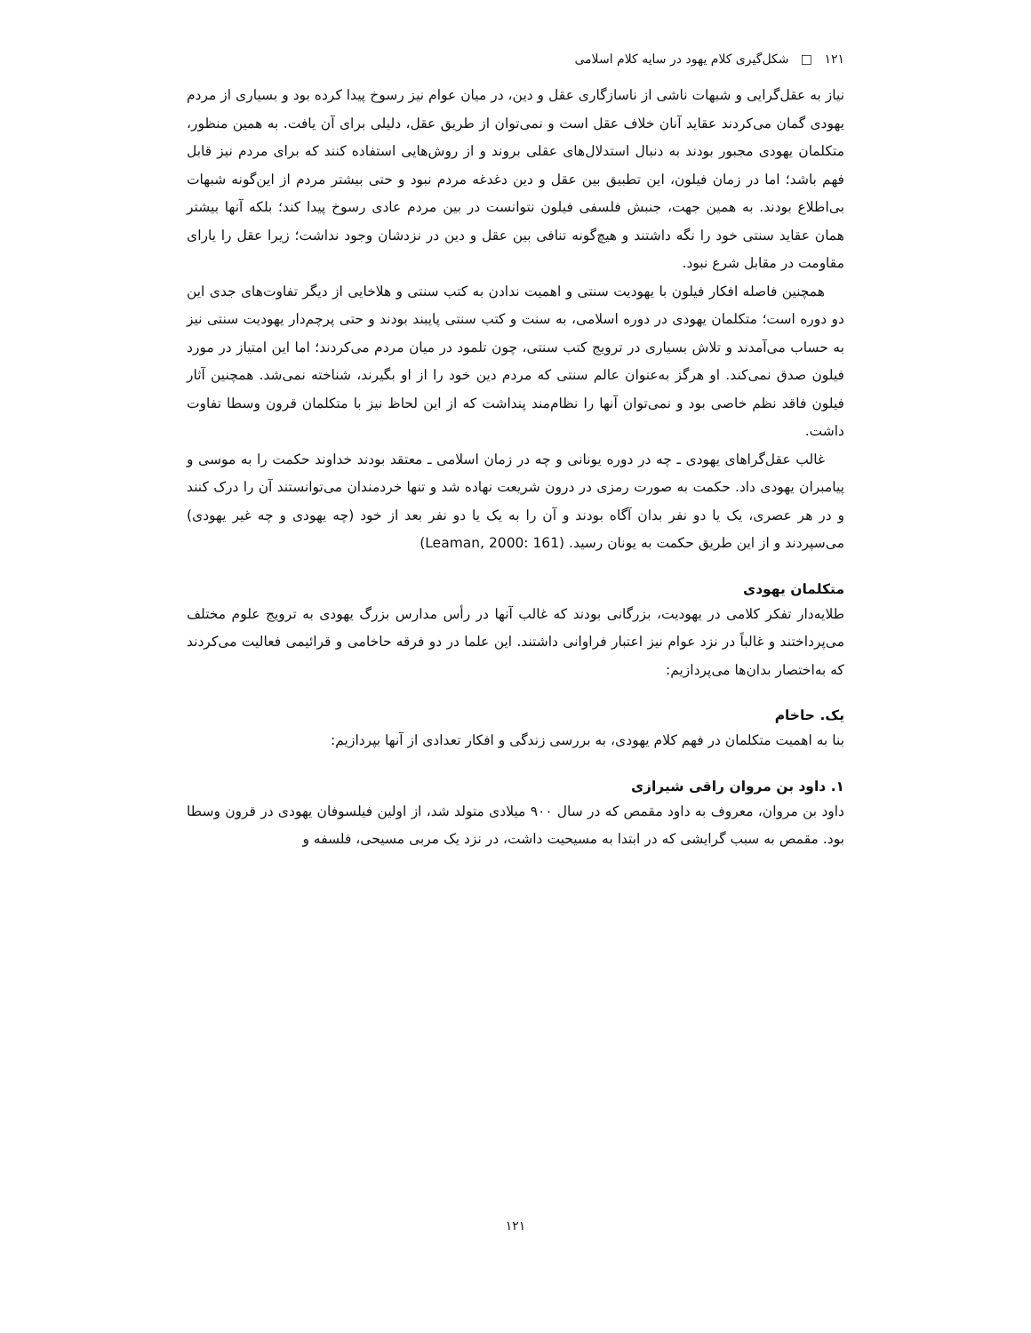۱۲۱ □ شکل‌گیری کلام یهود در سایه کلام اسلامی
نیاز به عقل‌گرایی و شبهات ناشی از ناسازگاری عقل و دین، در میان عوام نیز رسوخ پیدا کرده بود و بسیاری از مردم یهودی گمان می‌کردند عقاید آنان خلاف عقل است و نمی‌توان از طریق عقل، دلیلی برای آن یافت. به همین منظور، متکلمان یهودی مجبور بودند به دنبال استدلال‌های عقلی بروند و از روش‌هایی استفاده کنند که برای مردم نیز قابل فهم باشد؛ اما در زمان فیلون، این تطبیق بین عقل و دین دغدغه مردم نبود و حتی بیشتر مردم از این‌گونه شبهات بی‌اطلاع بودند. به همین جهت، جنبش فلسفی فیلون نتوانست در بین مردم عادی رسوخ پیدا کند؛ بلکه آنها بیشتر همان عقاید سنتی خود را نگه داشتند و هیچ‌گونه تنافی بین عقل و دین در نزدشان وجود نداشت؛ زیرا عقل را یارای مقاومت در مقابل شرع نبود.
همچنین فاصله افکار فیلون با یهودیت سنتی و اهمیت ندادن به کتب سنتی و هلاخایی از دیگر تفاوت‌های جدی این دو دوره است؛ متکلمان یهودی در دوره اسلامی، به سنت و کتب سنتی پایبند بودند و حتی پرچم‌دار یهودیت سنتی نیز به حساب می‌آمدند و تلاش بسیاری در ترویج کتب سنتی، چون تلمود در میان مردم می‌کردند؛ اما این امتیاز در مورد فیلون صدق نمی‌کند. او هرگز به‌عنوان عالم سنتی که مردم دین خود را از او بگیرند، شناخته نمی‌شد. همچنین آثار فیلون فاقد نظم خاصی بود و نمی‌توان آنها را نظام‌مند پنداشت که از این لحاظ نیز با متکلمان قرون وسطا تفاوت داشت.
غالب عقل‌گراهای یهودی ـ چه در دوره یونانی و چه در زمان اسلامی ـ معتقد بودند خداوند حکمت را به موسی و پیامبران یهودی داد. حکمت به صورت رمزی در درون شریعت نهاده شد و تنها خردمندان می‌توانستند آن را درک کنند و در هر عصری، یک یا دو نفر بدان آگاه بودند و آن را به یک یا دو نفر بعد از خود (چه یهودی و چه غیر یهودی) می‌سپردند و از این طریق حکمت به یونان رسید. (Leaman, 2000: 161)
متکلمان یهودی
طلایه‌دار تفکر کلامی در یهودیت، بزرگانی بودند که غالب آنها در رأس مدارس بزرگ یهودی به ترویج علوم مختلف می‌پرداختند و غالباً در نزد عوام نیز اعتبار فراوانی داشتند. این علما در دو فرقه حاخامی و قرائیمی فعالیت می‌کردند که به‌اختصار بدان‌ها می‌پردازیم:
یک. حاخام
بنا به اهمیت متکلمان در فهم کلام یهودی، به بررسی زندگی و افکار تعدادی از آنها بپردازیم:
۱. داود بن مروان راقی شیرازی
داود بن مروان، معروف به داود مقمص که در سال ۹۰۰ میلادی متولد شد، از اولین فیلسوفان یهودی در قرون وسطا بود. مقمص به سبب گرایشی که در ابتدا به مسیحیت داشت، در نزد یک مربی مسیحی، فلسفه و
۱۲۱